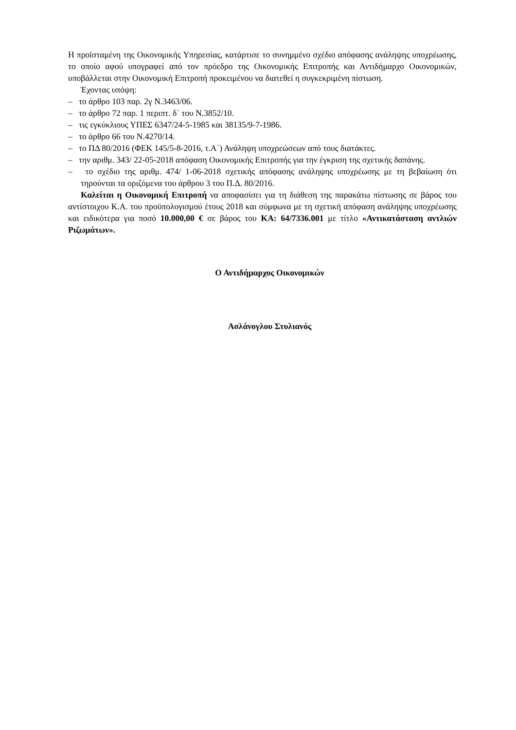Η προϊσταμένη της Οικονομικής Υπηρεσίας, κατάρτισε το συνημμένο σχέδιο απόφασης ανάληψης υποχρέωσης, το οποίο αφού υπογραφεί από τον πρόεδρο της Οικονομικής Επιτροπής και Αντιδήμαρχο Οικονομικών, υποβάλλεται στην Οικονομική Επιτροπή προκειμένου να διατεθεί η συγκεκριμένη πίστωση.
Έχοντας υπόψη:
– το άρθρο 103 παρ. 2γ Ν.3463/06.
– το άρθρο 72 παρ. 1 περιπτ. δ΄ του Ν.3852/10.
– τις εγκύκλιους ΥΠΕΣ 6347/24-5-1985 και 38135/9-7-1986.
– το άρθρο 66 του Ν.4270/14.
– το ΠΔ 80/2016 (ΦΕΚ 145/5-8-2016, τ.Α΄) Ανάληψη υποχρεώσεων από τους διατάκτες.
– την αριθμ. 343/ 22-05-2018 απόφαση Οικονομικής Επιτροπής για την έγκριση της σχετικής δαπάνης.
– το σχέδιο της αριθμ. 474/ 1-06-2018 σχετικής απόφασης ανάληψης υποχρέωσης με τη βεβαίωση ότι τηρούνται τα οριζόμενα του άρθρου 3 του Π.Δ. 80/2016.
Καλείται η Οικονομική Επιτροπή να αποφασίσει για τη διάθεση της παρακάτω πίστωσης σε βάρος του αντίστοιχου Κ.Α. του προϋπολογισμού έτους 2018 και σύμφωνα με τη σχετική απόφαση ανάληψης υποχρέωσης και ειδικότερα για ποσό 10.000,00 € σε βάρος του ΚΑ: 64/7336.001 με τίτλο «Αντικατάσταση αντλιών Ριζωμάτων».
Ο Αντιδήμαρχος Οικονομικών
Ασλάνογλου Στυλιανός